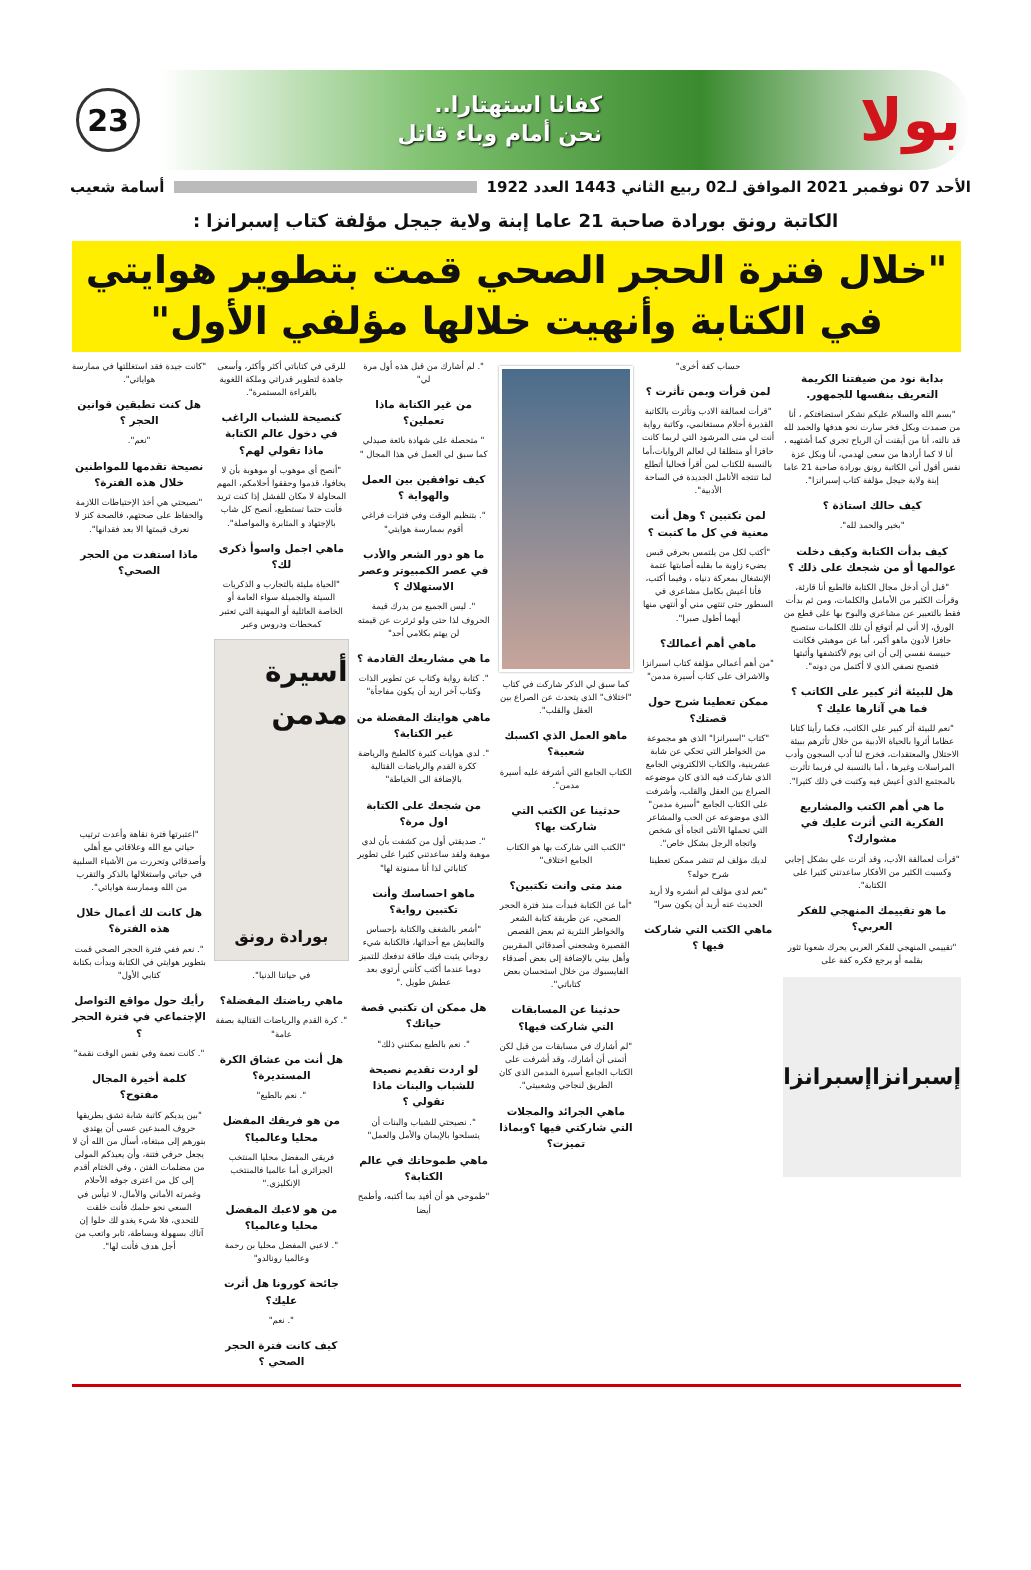بولا
كفانا استهتارا..
نحن أمام وباء قاتل
23
الأحد 07 نوفمبر 2021 الموافق لـ02 ربيع الثاني 1443 العدد 1922 أسامة شعيب
الكاتبة رونق بورادة صاحبة 21 عاما إبنة ولاية جيجل مؤلفة كتاب إسبرانزا :
"خلال فترة الحجر الصحي قمت بتطوير هوايتي في الكتابة وأنهيت خلالها مؤلفي الأول"
بداية نود من ضيفتنا الكريمة التعريف بنفسها للجمهور.
"بسم الله والسلام عليكم نشكر استضافتكم ، أنا من صمدت وبكل فخر سارت نحو هدفها والحمد لله قد نالته، أنا من أيقنت أن الرياح تجري كما أشتهيه ، أنا لا كما أرادها من سعى لهدمي، أنا وبكل عزة نفس أقول أني الكاتبة رونق بورادة صاحبة 21 عاما إبنة ولاية جيجل مؤلفة كتاب إسبرانزا".
كيف حالك استاذة ؟
"بخير والحمد لله".
كيف بدأت الكتابة وكيف دخلت عوالمها أو من شجعك على ذلك ؟
"قبل أن أدخل مجال الكتابة فالطبع أنا قارئة، وقرأت الكثير من الأمامل والكلمات، ومن ثم بدأت فقط بالتعبير عن مشاعري والبوح بها على قطع من الورق، إلا أني لم أتوقع أن تلك الكلمات ستصبح حافزا لأدون ماهو أكبر، أما عن موهبتي فكانت حبيسة نفسي إلى أن اتى يوم لأكتشفها وأثبتها فتصبح نصفي الذي لا أكتمل من دونه".
هل للبيئة أثر كبير على الكاتب ؟ فما هي آثارها عليك ؟
"نعم للبيئة أثر كبير على الكاتب، فكما رأينا كتابا عظاما أثروا بالحياة الأدبية من خلال تأثرهم ببيئة الاحتلال والمعتقدات، فخرج لنا أدب السجون وأدب المراسلات وغيرها ، أما بالنسبة لي فربما تأثرت بالمجتمع الذي أعيش فيه وكتبت في ذلك كثيرا".
ما هي أهم الكتب والمشاريع الفكرية التي أثرت عليك في مشوارك؟
"قرأت لعمالقة الأدب، وقد أثرت علي بشكل إجابي وكسبت الكثير من الأفكار ساعدتني كثيرا على الكتابة".
ما هو تقييمك المنهجي للفكر العربي؟
"تقييمي المنهجي للفكر العربي يحرك شعوبا تثور بقلمه أو يرجع فكره كفة على
إسبرانزا إسبرانزا
حساب كفة أخرى"
لمن قرأت وبمن تأثرت ؟
"قرأت لعمالقة الادب وتأثرت بالكاتبة القديرة أحلام مستغانمي، وكاتبة رواية أنت لي منى المرشود التي لربما كانت حافزا أو منطلقا لي لعالم الروايات،أما بالنسبة للكتاب لمن أقرأ فحاليا أتطلع لما تنتجه الأنامل الجديدة في الساحة الأدبية".
لمن تكتبين ؟ وهل أنت معنية في كل ما كتبت ؟
"أكتب لكل من يلتمس بحرفي قبس يضيء زاوية ما بقلبه أصابتها عتمة الإنشغال بمعركة دنياه ، وفيما أكتب، فأنا أعيش بكامل مشاعري في السطور حتى تنتهي مني أو أنتهي منها أيهما أطول صبرا".
ماهي أهم أعمالك؟
"من أهم أعمالي مؤلفة كتاب اسبرانزا والاشراف على كتاب أسيرة مدمن"
ممكن تعطينا شرح حول قصتك؟
"كتاب "اسبرانزا" الذي هو مجموعة من الخواطر التي تحكي عن شابة عشرينية، والكتاب الالكتروني الجامع الذي شاركت فيه الذي كان موضوعه الصراع بين العقل والقلب، وأشرفت على الكتاب الجامع "أسيرة مدمن" الذي موضوعه عن الحب والمشاعر التي تحملها الأنثى اتجاه أي شخص واتجاه الرجل بشكل خاص".
لديك مؤلف لم تنشر ممكن تعطينا شرح حوله؟
"نعم لدي مؤلف لم أنشره ولا أريد الحديث عنه أريد أن يكون سرا"
ماهي الكتب التي شاركت فيها ؟
كما سبق لي الذكر شاركت في كتاب "اختلاف" الذي يتحدث عن الصراع بين العقل والقلب".
ماهو العمل الذي اكسبك شعبية؟
الكتاب الجامع التي أشرفة عليه أسيرة مدمن".
حدثينا عن الكتب التي شاركت بها؟
"الكتب التي شاركت بها هو الكتاب الجامع اختلاف"
مند متى وانت تكتبين؟
"أما عن الكتابة فبدأت منذ فترة الحجر الصحي، عن طريقة كتابة الشعر والخواطر النثرية ثم بعض القصص القصيرة وشجعني أصدقائي المقربين وأهل بيتي بالإضافة إلى بعض أصدقاء الفايسبوك من خلال استحسان بعض كتاباتي".
حدثينا عن المسابقات التي شاركت فيها؟
"لم أشارك في مسابقات من قبل لكن أتمنى أن أشارك، وقد أشرفت على الكتاب الجامع أسيرة المدمن الذي كان الطريق لنجاحي وشعبيتي".
ماهي الجرائد والمجلات التي شاركتي فيها ؟وبماذا تميزت؟
". لم أشارك من قبل هذه أول مرة لي"
من غير الكتابة ماذا تعملين؟
" متحصلة على شهادة بائعة صيدلي كما سبق لي العمل في هذا المجال "
كيف توافقين بين العمل والهواية ؟
". بتنظيم الوقت وفي فترات فراغي أقوم بممارسة هوايتي"
ما هو دور الشعر والأدب في عصر الكمبيوتر وعصر الاستهلاك ؟
". ليس الجميع من يدرك قيمة الحروف لذا حتى ولو ثرثرت عن قيمته لن يهتم بكلامي أحد"
ما هي مشاريعك القادمة ؟
". كتابة رواية وكتاب عن تطوير الذات وكتاب آخر اريد أن يكون مفاجأة"
ماهي هوايتك المفضلة من غير الكتابة؟
". لدي هوايات كثيرة كالطبخ والرياضة ككرة القدم والرياضات القتالية بالإضافة الى الخياطة"
من شجعك على الكتابة اول مرة؟
". صديقتي أول من كشفت بأن لدي موهبة ولقد ساعدتني كثيرا على تطوير كتاباتي لذا أنا ممنونة لها"
ماهو احساسك وأنت تكتبين رواية؟
"أشعر بالشغف والكتابة بإحساس والتعايش مع أحداثها، فالكتابة شيء روحاني يثبت فيك طاقة تدفعك للتميز دوما عندما أكتب كأنني أرتوي بعد عطش طويل ."
هل ممكن ان تكتبي قصة حياتك؟
". نعم بالطبع بمكنني ذلك"
لو اردت تقديم نصيحة للشباب والبنات ماذا تقولي ؟
". نصيحتي للشباب والبنات أن يتسلحوا بالإيمان والأمل والعمل"
ماهي طموحاتك في عالم الكتابة؟
"طموحي هو أن أفيد بما أكتبه، وأطمح أيضا
للرقي في كتاباتي أكثر وأكثر، وأسعى جاهدة لتطوير قدراتي وملكة اللغوية بالقراءة المستمرة".
كنصيحة للشباب الراغب في دخول عالم الكتابة ماذا تقولي لهم؟
"أنصح أي موهوب أو موهوبة بأن لا يخافوا، قدموا وحققوا أحلامكم، المهم المحاولة لا مكان للفشل إذا كنت تريد فأنت حتما تستطيع، أنصح كل شاب بالإجتهاد و المثابرة والمواصلة".
ماهي اجمل واسوأ ذكرى لك؟
"الحياة مليئة بالتجارب و الذكريات السيئة والجميلة سواء العامة أو الخاصة العائلية أو المهنية التي تعتبر كمحطات ودروس وعبر
أسيرة مدمن
بورادة رونق
في حياتنا الدنيا".
ماهي رياضتك المفضلة؟
". كرة القدم والرياضات القتالية بصفة عامة"
هل أنت من عشاق الكرة المستديرة؟
". نعم بالطبع"
من هو فريقك المفضل محليا وعالميا؟
فريقي المفضل محليا المنتخب الجزائري أما عالميا فالمنتخب الإنكليزي."
من هو لاعبك المفضل محليا وعالميا؟
". لاعبي المفضل محليا بن رحمة وعالميا رونالدو"
جائحة كورونا هل أثرت عليك؟
". نعم"
كيف كانت فترة الحجر الصحي ؟
"كانت جيدة فقد استغللتها في ممارسة هواياتي".
هل كنت تطبقين قوانين الحجر ؟
"نعم".
نصيحة تقدمها للمواطنين خلال هذه الفترة؟
"نصيحتي هي أخذ الإحتياطات اللازمة والحفاظ على صحتهم، فالصحة كنز لا نعرف قيمتها الا بعد فقدانها".
ماذا استفدت من الحجر الصحي؟
"اعتبرتها فترة نقاهة وأعدت ترتيب حياتي مع الله وعلاقاتي مع أهلي وأصدقائي وتحررت من الأشياء السلبية في حياتي واستغلالها بالذكر والتقرب من الله وممارسة هواياتي".
هل كانت لك أعمال خلال هذه الفترة؟
". نعم ففي فترة الحجر الصحي قمت بتطوير هوايتي في الكتابة وبدأت بكتابة كتابي الأول"
رأيك حول مواقع التواصل الإجتماعي في فترة الحجر ؟
". كانت نعمة وفي نفس الوقت نقمة"
كلمة أخيرة المجال مفتوح؟
"بين يديكم كاتبة شابة تشق بطريقها حروف المبدعين عسى أن يهتدي بنورهم إلى مبتغاه، أسأل من الله أن لا يجعل حرفي فتنة، وأن يعيذكم المولى من مضلمات الفتن ، وفي الختام أقدم إلى كل من اعترى جوفه الأحلام وغمرته الأماني والأمال، لا تيأس في السعي نحو حلمك فأنت خلقت للتحدي، فلا شيء يغدو لك حلوا إن آتاك بسهولة وبساطة، ثابر واتعب من أجل هدف فأنت لها".